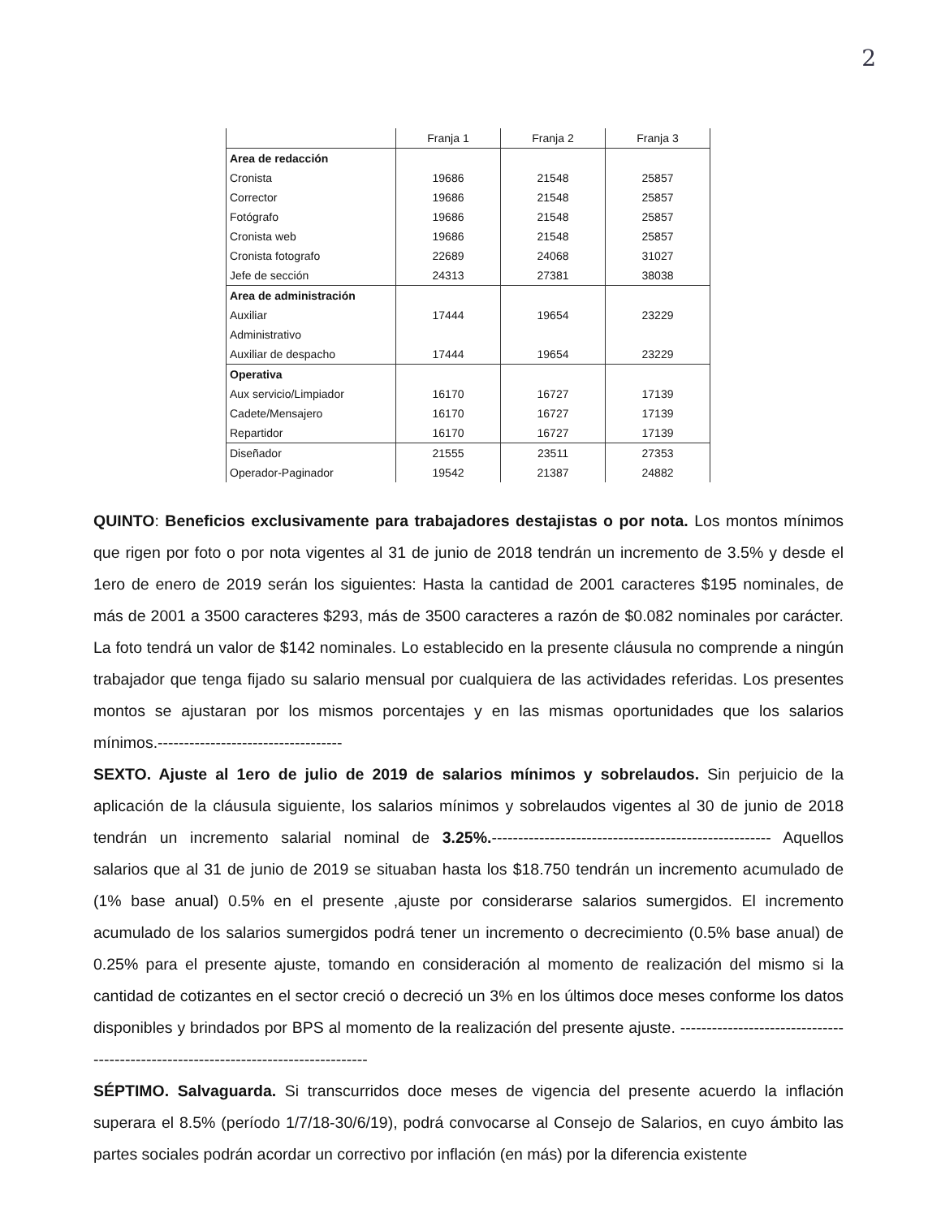2
| | Franja 1 | Franja 2 | Franja 3 |
| --- | --- | --- | --- |
| Area de redacción | | | |
| Cronista | 19686 | 21548 | 25857 |
| Corrector | 19686 | 21548 | 25857 |
| Fotógrafo | 19686 | 21548 | 25857 |
| Cronista web | 19686 | 21548 | 25857 |
| Cronista fotografo | 22689 | 24068 | 31027 |
| Jefe de sección | 24313 | 27381 | 38038 |
| Area de administración | | | |
| Auxiliar | 17444 | 19654 | 23229 |
| Administrativo | | | |
| Auxiliar de despacho | 17444 | 19654 | 23229 |
| Operativa | | | |
| Aux servicio/Limpiador | 16170 | 16727 | 17139 |
| Cadete/Mensajero | 16170 | 16727 | 17139 |
| Repartidor | 16170 | 16727 | 17139 |
| Diseñador | 21555 | 23511 | 27353 |
| Operador-Paginador | 19542 | 21387 | 24882 |
QUINTO: Beneficios exclusivamente para trabajadores destajistas o por nota. Los montos mínimos que rigen por foto o por nota vigentes al 31 de junio de 2018 tendrán un incremento de 3.5% y desde el 1ero de enero de 2019 serán los siguientes: Hasta la cantidad de 2001 caracteres $195 nominales, de más de 2001 a 3500 caracteres $293, más de 3500 caracteres a razón de $0.082 nominales por carácter. La foto tendrá un valor de $142 nominales. Lo establecido en la presente cláusula no comprende a ningún trabajador que tenga fijado su salario mensual por cualquiera de las actividades referidas. Los presentes montos se ajustaran por los mismos porcentajes y en las mismas oportunidades que los salarios mínimos.-----------------------------------
SEXTO. Ajuste al 1ero de julio de 2019 de salarios mínimos y sobrelaudos. Sin perjuicio de la aplicación de la cláusula siguiente, los salarios mínimos y sobrelaudos vigentes al 30 de junio de 2018 tendrán un incremento salarial nominal de 3.25%.----------------------------------------------------- Aquellos salarios que al 31 de junio de 2019 se situaban hasta los $18.750 tendrán un incremento acumulado de (1% base anual) 0.5% en el presente ,ajuste por considerarse salarios sumergidos. El incremento acumulado de los salarios sumergidos podrá tener un incremento o decrecimiento (0.5% base anual) de 0.25% para el presente ajuste, tomando en consideración al momento de realización del mismo si la cantidad de cotizantes en el sector creció o decreció un 3% en los últimos doce meses conforme los datos disponibles y brindados por BPS al momento de la realización del presente ajuste. -----------------------------------------------------------------------------------
SÉPTIMO. Salvaguarda. Si transcurridos doce meses de vigencia del presente acuerdo la inflación superara el 8.5% (período 1/7/18-30/6/19), podrá convocarse al Consejo de Salarios, en cuyo ámbito las partes sociales podrán acordar un correctivo por inflación (en más) por la diferencia existente